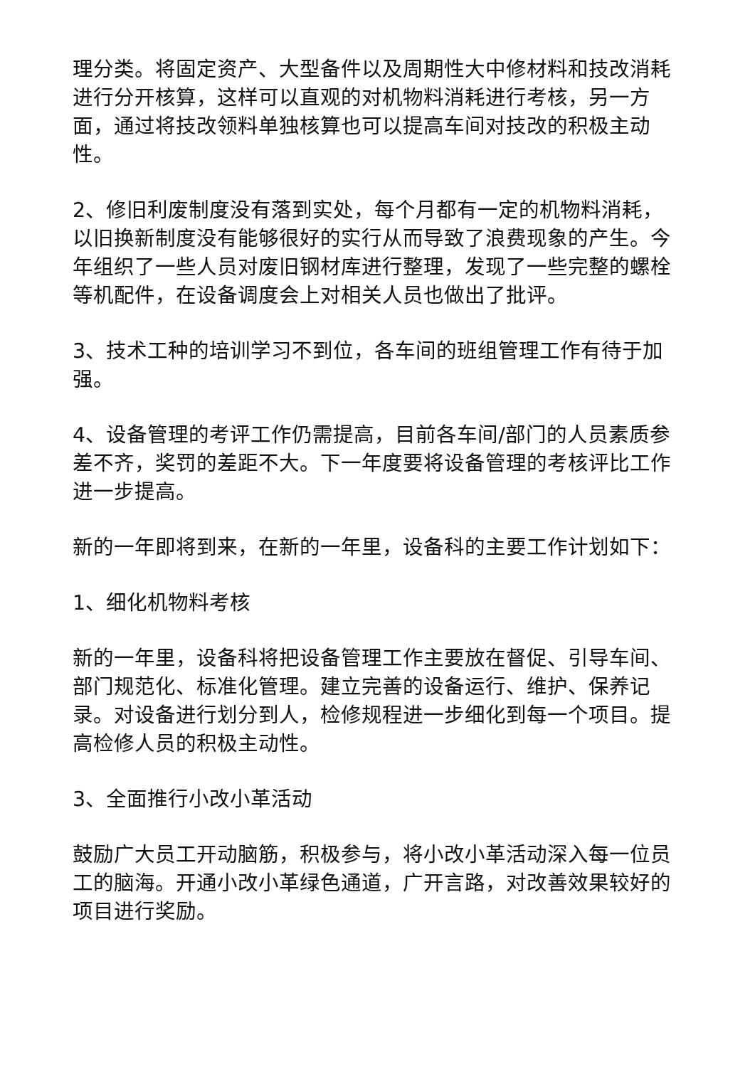理分类。将固定资产、大型备件以及周期性大中修材料和技改消耗进行分开核算，这样可以直观的对机物料消耗进行考核，另一方面，通过将技改领料单独核算也可以提高车间对技改的积极主动性。
2、修旧利废制度没有落到实处，每个月都有一定的机物料消耗，以旧换新制度没有能够很好的实行从而导致了浪费现象的产生。今年组织了一些人员对废旧钢材库进行整理，发现了一些完整的螺栓等机配件，在设备调度会上对相关人员也做出了批评。
3、技术工种的培训学习不到位，各车间的班组管理工作有待于加强。
4、设备管理的考评工作仍需提高，目前各车间/部门的人员素质参差不齐，奖罚的差距不大。下一年度要将设备管理的考核评比工作进一步提高。
新的一年即将到来，在新的一年里，设备科的主要工作计划如下：
1、细化机物料考核
新的一年里，设备科将把设备管理工作主要放在督促、引导车间、部门规范化、标准化管理。建立完善的设备运行、维护、保养记录。对设备进行划分到人，检修规程进一步细化到每一个项目。提高检修人员的积极主动性。
3、全面推行小改小革活动
鼓励广大员工开动脑筋，积极参与，将小改小革活动深入每一位员工的脑海。开通小改小革绿色通道，广开言路，对改善效果较好的项目进行奖励。